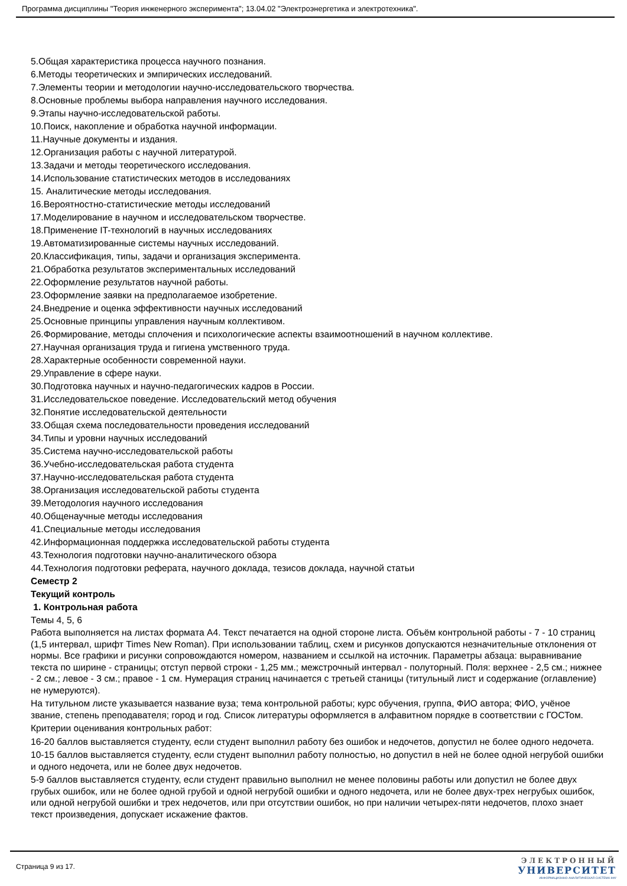Программа дисциплины "Теория инженерного эксперимента"; 13.04.02 "Электроэнергетика и электротехника".
5.Общая характеристика процесса научного познания.
6.Методы теоретических и эмпирических исследований.
7.Элементы теории и методологии научно-исследовательского творчества.
8.Основные проблемы выбора направления научного исследования.
9.Этапы научно-исследовательской работы.
10.Поиск, накопление и обработка научной информации.
11.Научные документы и издания.
12.Организация работы с научной литературой.
13.Задачи и методы теоретического исследования.
14.Использование статистических методов в исследованиях
15. Аналитические методы исследования.
16.Вероятностно-статистические методы исследований
17.Моделирование в научном и исследовательском творчестве.
18.Применение IT-технологий в научных исследованиях
19.Автоматизированные системы научных исследований.
20.Классификация, типы, задачи и организация эксперимента.
21.Обработка результатов экспериментальных исследований
22.Оформление результатов научной работы.
23.Оформление заявки на предполагаемое изобретение.
24.Внедрение и оценка эффективности научных исследований
25.Основные принципы управления научным коллективом.
26.Формирование, методы сплочения и психологические аспекты взаимоотношений в научном коллективе.
27.Научная организация труда и гигиена умственного труда.
28.Характерные особенности современной науки.
29.Управление в сфере науки.
30.Подготовка научных и научно-педагогических кадров в России.
31.Исследовательское поведение. Исследовательский метод обучения
32.Понятие исследовательской деятельности
33.Общая схема последовательности проведения исследований
34.Типы и уровни научных исследований
35.Система научно-исследовательской работы
36.Учебно-исследовательская работа студента
37.Научно-исследовательская работа студента
38.Организация исследовательской работы студента
39.Методология научного исследования
40.Общенаучные методы исследования
41.Специальные методы исследования
42.Информационная поддержка исследовательской работы студента
43.Технология подготовки научно-аналитического обзора
44.Технология подготовки реферата, научного доклада, тезисов доклада, научной статьи
Семестр 2
Текущий контроль
1. Контрольная работа
Темы 4, 5, 6
Работа выполняется на листах формата А4. Текст печатается на одной стороне листа. Объём контрольной работы - 7 - 10 страниц (1,5 интервал, шрифт Times New Roman). При использовании таблиц, схем и рисунков допускаются незначительные отклонения от нормы. Все графики и рисунки сопровождаются номером, названием и ссылкой на источник. Параметры абзаца: выравнивание текста по ширине - страницы; отступ первой строки - 1,25 мм.; межстрочный интервал - полуторный. Поля: верхнее - 2,5 см.; нижнее - 2 см.; левое - 3 см.; правое - 1 см. Нумерация страниц начинается с третьей станицы (титульный лист и содержание (оглавление) не нумеруются).
На титульном листе указывается название вуза; тема контрольной работы; курс обучения, группа, ФИО автора; ФИО, учёное звание, степень преподавателя; город и год. Список литературы оформляется в алфавитном порядке в соответствии с ГОСТом.
Критерии оценивания контрольных работ:
16-20 баллов выставляется студенту, если студент выполнил работу без ошибок и недочетов, допустил не более одного недочета.
10-15 баллов выставляется студенту, если студент выполнил работу полностью, но допустил в ней не более одной негрубой ошибки и одного недочета, или не более двух недочетов.
5-9 баллов выставляется студенту, если студент правильно выполнил не менее половины работы или допустил не более двух грубых ошибок, или не более одной грубой и одной негрубой ошибки и одного недочета, или не более двух-трех негрубых ошибок, или одной негрубой ошибки и трех недочетов, или при отсутствии ошибок, но при наличии четырех-пяти недочетов, плохо знает текст произведения, допускает искажение фактов.
Страница 9 из 17.
ЭЛЕКТРОННЫЙ
УНИВЕРСИТЕТ
ИНФОРМАЦИОННО-АНАЛИТИЧЕСКАЯ СИСТЕМА КФУ